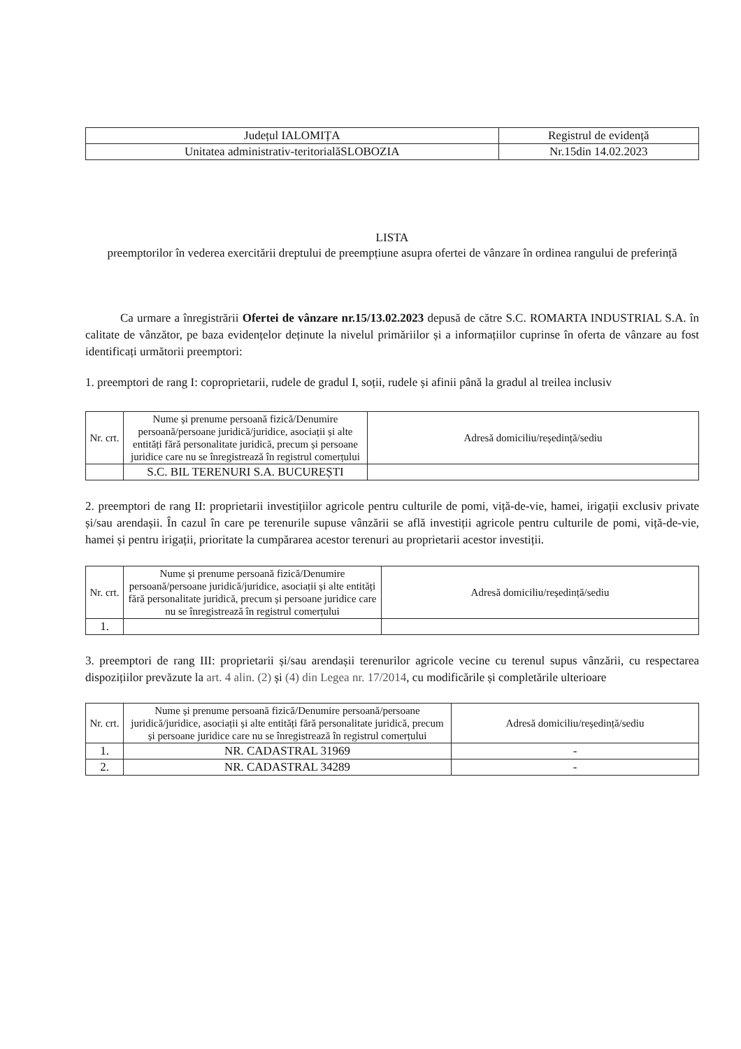| Județul IALOMIȚA | Registrul de evidență |
| Unitatea administrativ-teritorialăSLOBOZIA | Nr.15din 14.02.2023 |
LISTA
preemptorilor în vederea exercitării dreptului de preempțiune asupra ofertei de vânzare în ordinea rangului de preferință
Ca urmare a înregistrării Ofertei de vânzare nr.15/13.02.2023 depusă de către S.C. ROMARTA INDUSTRIAL S.A. în calitate de vânzător, pe baza evidențelor deținute la nivelul primăriilor și a informațiilor cuprinse în oferta de vânzare au fost identificați următorii preemptori:
1. preemptori de rang I: coproprietarii, rudele de gradul I, soții, rudele și afinii până la gradul al treilea inclusiv
| Nr. crt. | Nume și prenume persoană fizică/Denumire persoană/persoane juridică/juridice, asociații și alte entități fără personalitate juridică, precum și persoane juridice care nu se înregistrează în registrul comerțului | Adresă domiciliu/reședință/sediu |
| --- | --- | --- |
| | S.C. BIL TERENURI S.A. BUCUREȘTI | |
2. preemptori de rang II: proprietarii investițiilor agricole pentru culturile de pomi, viță-de-vie, hamei, irigații exclusiv private și/sau arendașii. În cazul în care pe terenurile supuse vânzării se află investiții agricole pentru culturile de pomi, viță-de-vie, hamei și pentru irigații, prioritate la cumpărarea acestor terenuri au proprietarii acestor investiții.
| Nr. crt. | Nume și prenume persoană fizică/Denumire persoană/persoane juridică/juridice, asociații și alte entități fără personalitate juridică, precum și persoane juridice care nu se înregistrează în registrul comerțului | Adresă domiciliu/reședință/sediu |
| --- | --- | --- |
| 1. | | |
3. preemptori de rang III: proprietarii și/sau arendașii terenurilor agricole vecine cu terenul supus vânzării, cu respectarea dispozițiilor prevăzute la art. 4 alin. (2) și (4) din Legea nr. 17/2014, cu modificările și completările ulterioare
| Nr. crt. | Nume și prenume persoană fizică/Denumire persoană/persoane juridică/juridice, asociații și alte entități fără personalitate juridică, precum și persoane juridice care nu se înregistrează în registrul comerțului | Adresă domiciliu/reședință/sediu |
| --- | --- | --- |
| 1. | NR. CADASTRAL 31969 | - |
| 2. | NR. CADASTRAL 34289 | - |